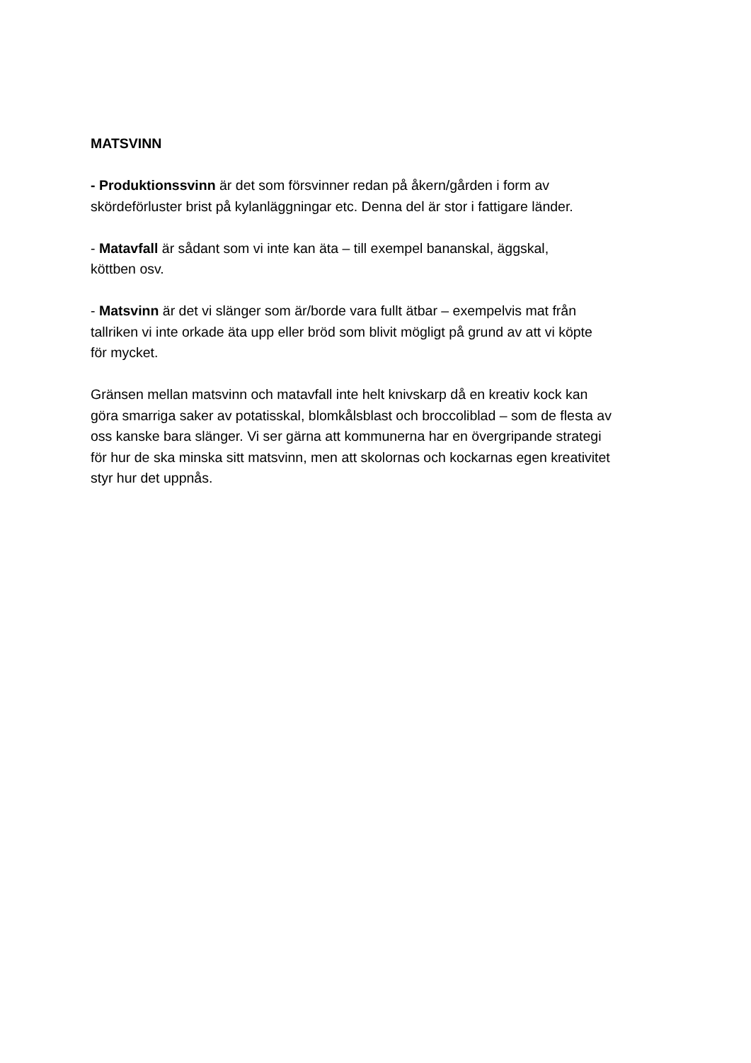MATSVINN
- Produktionssvinn är det som försvinner redan på åkern/gården i form av
skördeförluster brist på kylanläggningar etc. Denna del är stor i fattigare länder.
- Matavfall är sådant som vi inte kan äta – till exempel bananskal, äggskal,
köttben osv.
- Matsvinn är det vi slänger som är/borde vara fullt ätbar – exempelvis mat från
tallriken vi inte orkade äta upp eller bröd som blivit mögligt på grund av att vi köpte
för mycket.
Gränsen mellan matsvinn och matavfall inte helt knivskarp då en kreativ kock kan
göra smarriga saker av potatisskal, blomkålsblast och broccoliblad – som de flesta av
oss kanske bara slänger. Vi ser gärna att kommunerna har en övergripande strategi
för hur de ska minska sitt matsvinn, men att skolornas och kockarnas egen kreativitet
styr hur det uppnås.